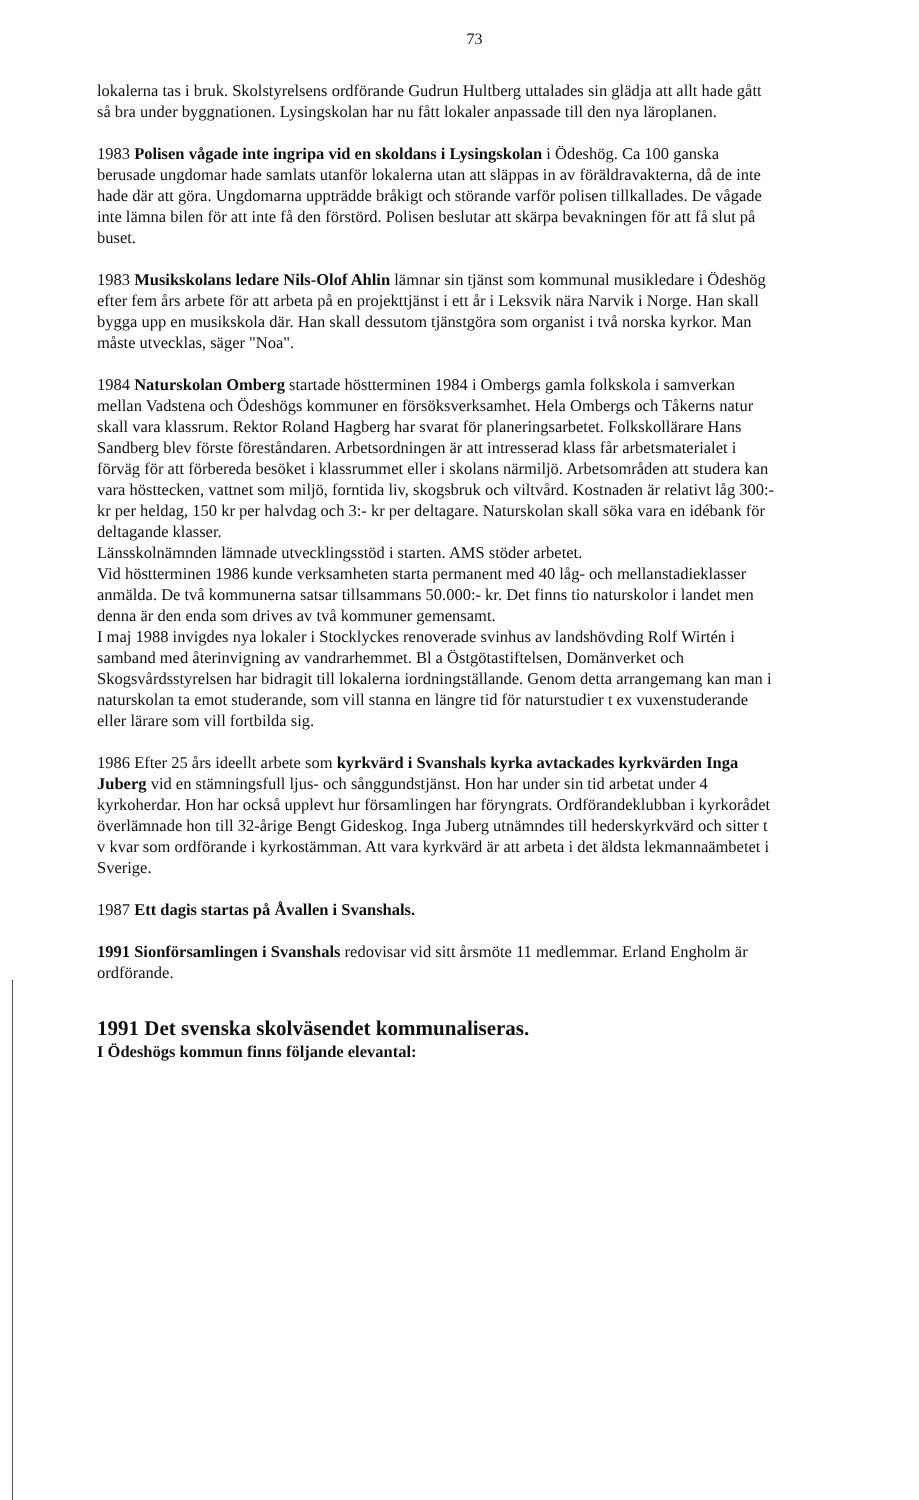73
lokalerna tas i bruk. Skolstyrelsens ordförande Gudrun Hultberg uttalades sin glädja att allt hade gått så bra under byggnationen. Lysingskolan har nu fått lokaler anpassade till den nya läroplanen.
1983 Polisen vågade inte ingripa vid en skoldans i Lysingskolan i Ödeshög. Ca 100 ganska berusade ungdomar hade samlats utanför lokalerna utan att släppas in av föräldravakterna, då de inte hade där att göra. Ungdomarna uppträdde bråkigt och störande varför polisen tillkallades. De vågade inte lämna bilen för att inte få den förstörd. Polisen beslutar att skärpa bevakningen för att få slut på buset.
1983 Musikskolans ledare Nils-Olof Ahlin lämnar sin tjänst som kommunal musikledare i Ödeshög efter fem års arbete för att arbeta på en projekttjänst i ett år i Leksvik nära Narvik i Norge. Han skall bygga upp en musikskola där. Han skall dessutom tjänstgöra som organist i två norska kyrkor. Man måste utvecklas, säger "Noa".
1984 Naturskolan Omberg startade höstterminen 1984 i Ombergs gamla folkskola i samverkan mellan Vadstena och Ödeshögs kommuner en försöksverksamhet. Hela Ombergs och Tåkerns natur skall vara klassrum. Rektor Roland Hagberg har svarat för planeringsarbetet. Folkskollärare Hans Sandberg blev förste föreståndaren. Arbetsordningen är att intresserad klass får arbetsmaterialet i förväg för att förbereda besöket i klassrummet eller i skolans närmiljö. Arbetsområden att studera kan vara hösttecken, vattnet som miljö, forntida liv, skogsbruk och viltvård. Kostnaden är relativt låg 300:- kr per heldag, 150 kr per halvdag och 3:- kr per deltagare. Naturskolan skall söka vara en idébank för deltagande klasser.
Länsskolnämnden lämnade utvecklingsstöd i starten. AMS stöder arbetet.
Vid höstterminen 1986 kunde verksamheten starta permanent med 40 låg- och mellanstadieklasser anmälda. De två kommunerna satsar tillsammans 50.000:- kr. Det finns tio naturskolor i landet men denna är den enda som drives av två kommuner gemensamt.
I maj 1988 invigdes nya lokaler i Stocklyckes renoverade svinhus av landshövding Rolf Wirtén i samband med återinvigning av vandrarhemmet. Bl a Östgötastiftelsen, Domänverket och Skogsvårdsstyrelsen har bidragit till lokalerna iordningställande. Genom detta arrangemang kan man i naturskolan ta emot studerande, som vill stanna en längre tid för naturstudier t ex vuxenstuderande eller lärare som vill fortbilda sig.
1986 Efter 25 års ideellt arbete som kyrkvärd i Svanshals kyrka avtackades kyrkvärden Inga Juberg vid en stämningsfull ljus- och sånggundstjänst. Hon har under sin tid arbetat under 4 kyrkoherdar. Hon har också upplevt hur församlingen har föryngrats. Ordförandeklubban i kyrkorådet överlämnade hon till 32-årige Bengt Gideskog. Inga Juberg utnämndes till hederskyrkvärd och sitter t v kvar som ordförande i kyrkostämman. Att vara kyrkvärd är att arbeta i det äldsta lekmannaämbetet i Sverige.
1987 Ett dagis startas på Åvallen i Svanshals.
1991 Sionförsamlingen i Svanshals redovisar vid sitt årsmöte 11 medlemmar. Erland Engholm är ordförande.
1991 Det svenska skolväsendet kommunaliseras.
I Ödeshögs kommun finns följande elevantal: